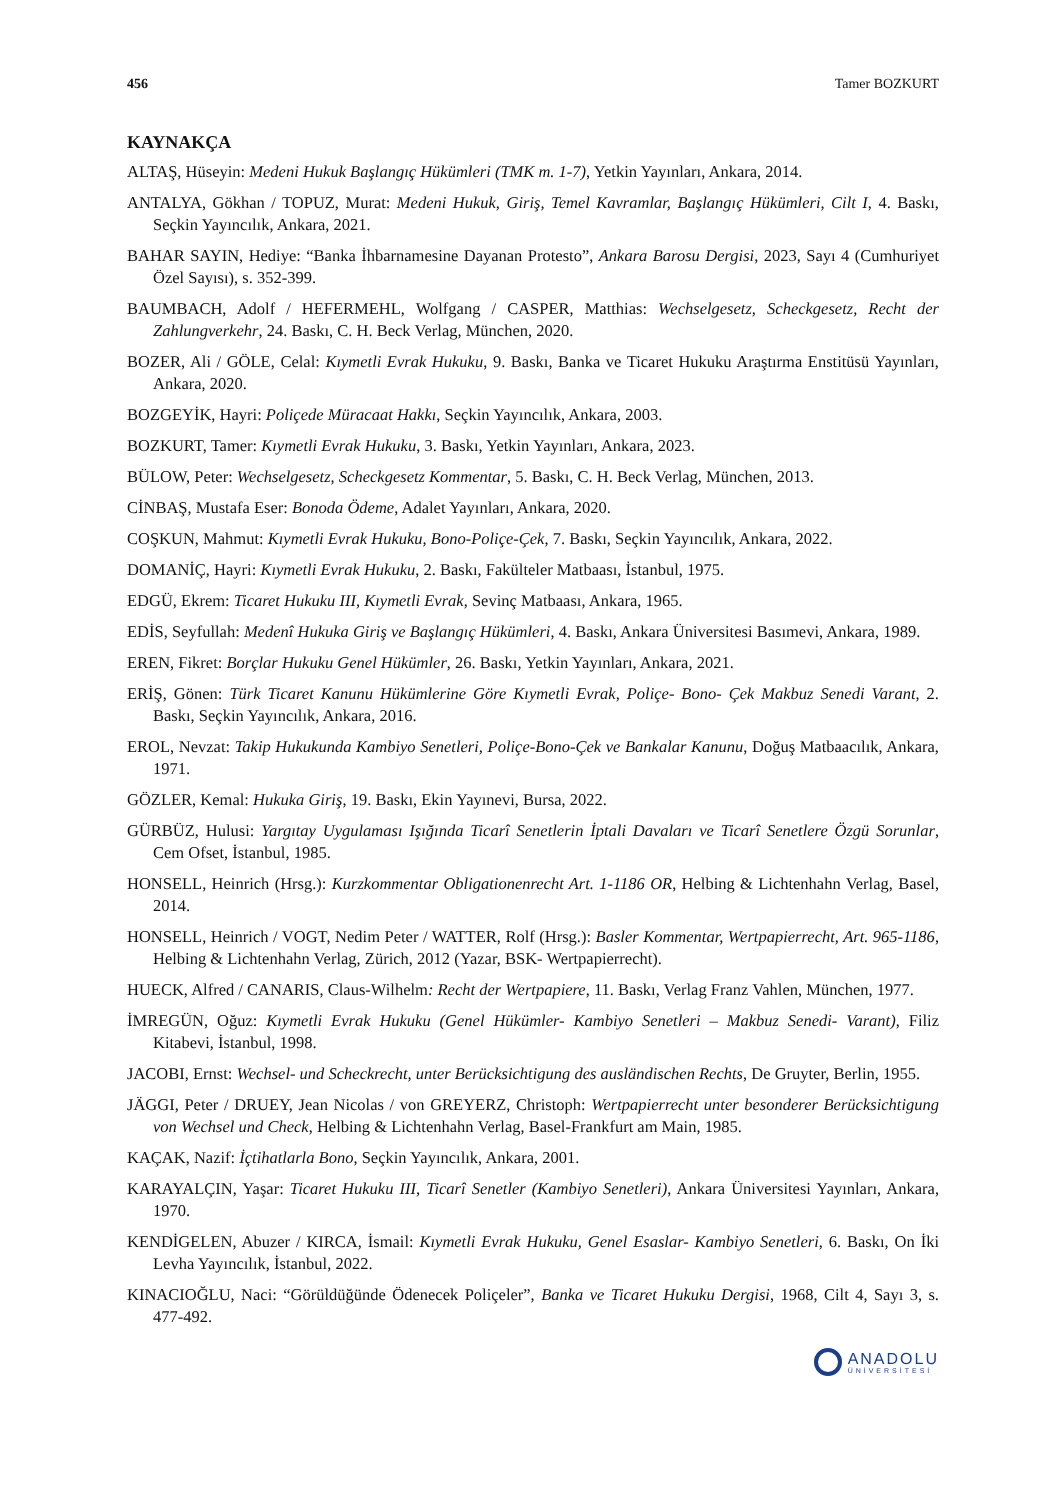456 Tamer BOZKURT
KAYNAKÇA
ALTAŞ, Hüseyin: Medeni Hukuk Başlangıç Hükümleri (TMK m. 1-7), Yetkin Yayınları, Ankara, 2014.
ANTALYA, Gökhan / TOPUZ, Murat: Medeni Hukuk, Giriş, Temel Kavramlar, Başlangıç Hükümleri, Cilt I, 4. Baskı, Seçkin Yayıncılık, Ankara, 2021.
BAHAR SAYIN, Hediye: “Banka İhbarnamesine Dayanan Protesto”, Ankara Barosu Dergisi, 2023, Sayı 4 (Cumhuriyet Özel Sayısı), s. 352-399.
BAUMBACH, Adolf / HEFERMEHL, Wolfgang / CASPER, Matthias: Wechselgesetz, Scheckgesetz, Recht der Zahlungverkehr, 24. Baskı, C. H. Beck Verlag, München, 2020.
BOZER, Ali / GÖLE, Celal: Kıymetli Evrak Hukuku, 9. Baskı, Banka ve Ticaret Hukuku Araştırma Enstitüsü Yayınları, Ankara, 2020.
BOZGEYİK, Hayri: Poliçede Müracaat Hakkı, Seçkin Yayıncılık, Ankara, 2003.
BOZKURT, Tamer: Kıymetli Evrak Hukuku, 3. Baskı, Yetkin Yayınları, Ankara, 2023.
BÜLOW, Peter: Wechselgesetz, Scheckgesetz Kommentar, 5. Baskı, C. H. Beck Verlag, München, 2013.
CİNBAŞ, Mustafa Eser: Bonoda Ödeme, Adalet Yayınları, Ankara, 2020.
COŞKUN, Mahmut: Kıymetli Evrak Hukuku, Bono-Poliçe-Çek, 7. Baskı, Seçkin Yayıncılık, Ankara, 2022.
DOMANİÇ, Hayri: Kıymetli Evrak Hukuku, 2. Baskı, Fakülteler Matbaası, İstanbul, 1975.
EDGÜ, Ekrem: Ticaret Hukuku III, Kıymetli Evrak, Sevinç Matbaası, Ankara, 1965.
EDİS, Seyfullah: Medenî Hukuka Giriş ve Başlangıç Hükümleri, 4. Baskı, Ankara Üniversitesi Basımevi, Ankara, 1989.
EREN, Fikret: Borçlar Hukuku Genel Hükümler, 26. Baskı, Yetkin Yayınları, Ankara, 2021.
ERİŞ, Gönen: Türk Ticaret Kanunu Hükümlerine Göre Kıymetli Evrak, Poliçe- Bono- Çek Makbuz Senedi Varant, 2. Baskı, Seçkin Yayıncılık, Ankara, 2016.
EROL, Nevzat: Takip Hukukunda Kambiyo Senetleri, Poliçe-Bono-Çek ve Bankalar Kanunu, Doğuş Matbaacılık, Ankara, 1971.
GÖZLER, Kemal: Hukuka Giriş, 19. Baskı, Ekin Yayınevi, Bursa, 2022.
GÜRBÜZ, Hulusi: Yargıtay Uygulaması Işığında Ticarî Senetlerin İptali Davaları ve Ticarî Senetlere Özgü Sorunlar, Cem Ofset, İstanbul, 1985.
HONSELL, Heinrich (Hrsg.): Kurzkommentar Obligationenrecht Art. 1-1186 OR, Helbing & Lichtenhahn Verlag, Basel, 2014.
HONSELL, Heinrich / VOGT, Nedim Peter / WATTER, Rolf (Hrsg.): Basler Kommentar, Wertpapierrecht, Art. 965-1186, Helbing & Lichtenhahn Verlag, Zürich, 2012 (Yazar, BSK- Wertpapierrecht).
HUECK, Alfred / CANARIS, Claus-Wilhelm: Recht der Wertpapiere, 11. Baskı, Verlag Franz Vahlen, München, 1977.
İMREGÜN, Oğuz: Kıymetli Evrak Hukuku (Genel Hükümler- Kambiyo Senetleri – Makbuz Senedi- Varant), Filiz Kitabevi, İstanbul, 1998.
JACOBI, Ernst: Wechsel- und Scheckrecht, unter Berücksichtigung des ausländischen Rechts, De Gruyter, Berlin, 1955.
JÄGGI, Peter / DRUEY, Jean Nicolas / von GREYERZ, Christoph: Wertpapierrecht unter besonderer Berücksichtigung von Wechsel und Check, Helbing & Lichtenhahn Verlag, Basel-Frankfurt am Main, 1985.
KAÇAK, Nazif: İçtihatlarla Bono, Seçkin Yayıncılık, Ankara, 2001.
KARAYALÇIN, Yaşar: Ticaret Hukuku III, Ticarî Senetler (Kambiyo Senetleri), Ankara Üniversitesi Yayınları, Ankara, 1970.
KENDİGELEN, Abuzer / KIRCA, İsmail: Kıymetli Evrak Hukuku, Genel Esaslar- Kambiyo Senetleri, 6. Baskı, On İki Levha Yayıncılık, İstanbul, 2022.
KINACIOĞLU, Naci: “Görüldüğünde Ödenecek Poliçeler”, Banka ve Ticaret Hukuku Dergisi, 1968, Cilt 4, Sayı 3, s. 477-492.
ANADOLU
ÜNİVERSİTESİ